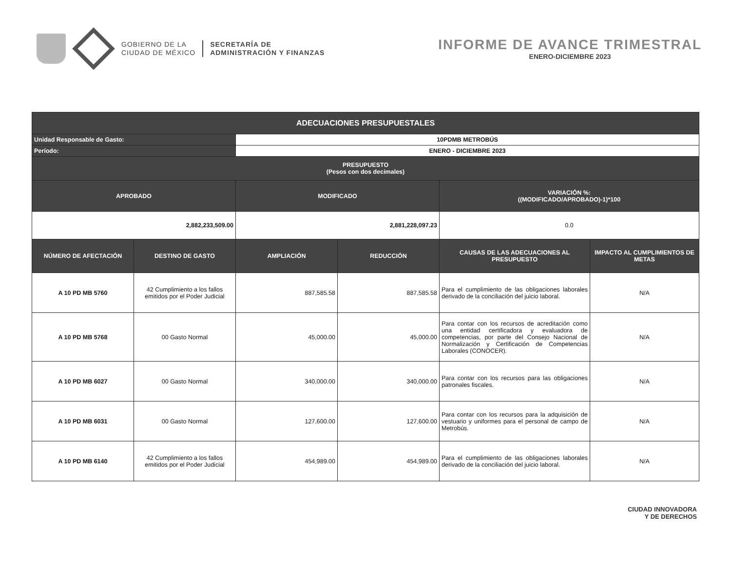GOBIERNO DE LA
CIUDAD DE MÉXICO
SECRETARÍA DE
ADMINISTRACIÓN Y FINANZAS
INFORME DE AVANCE TRIMESTRAL
ENERO-DICIEMBRE 2023
| ADECUACIONES PRESUPUESTALES | | | | | |
| --- | --- | --- | --- | --- | --- |
| Unidad Responsable de Gasto: | | 10PDMB METROBÚS | | | |
| Período: | | ENERO - DICIEMBRE 2023 | | | |
| PRESUPUESTO (Pesos con dos decimales) | | | | | |
| APROBADO | | MODIFICADO | | VARIACIÓN %: ((MODIFICADO/APROBADO)-1)*100 | |
| 2,882,233,509.00 | | 2,881,228,097.23 | | 0.0 | |
| NÚMERO DE AFECTACIÓN | DESTINO DE GASTO | AMPLIACIÓN | REDUCCIÓN | CAUSAS DE LAS ADECUACIONES AL PRESUPUESTO | IMPACTO AL CUMPLIMIENTOS DE METAS |
| A 10 PD MB 5760 | 42 Cumplimiento a los fallos emitidos por el Poder Judicial | 887,585.58 | 887,585.58 | Para el cumplimiento de las obligaciones laborales derivado de la conciliación del juicio laboral. | N/A |
| A 10 PD MB 5768 | 00 Gasto Normal | 45,000.00 | 45,000.00 | Para contar con los recursos de acreditación como una entidad certificadora y evaluadora de competencias, por parte del Consejo Nacional de Normalización y Certificación de Competencias Laborales (CONOCER). | N/A |
| A 10 PD MB 6027 | 00 Gasto Normal | 340,000.00 | 340,000.00 | Para contar con los recursos para las obligaciones patronales fiscales. | N/A |
| A 10 PD MB 6031 | 00 Gasto Normal | 127,600.00 | 127,600.00 | Para contar con los recursos para la adquisición de vestuario y uniformes para el personal de campo de Metrobús. | N/A |
| A 10 PD MB 6140 | 42 Cumplimiento a los fallos emitidos por el Poder Judicial | 454,989.00 | 454,989.00 | Para el cumplimiento de las obligaciones laborales derivado de la conciliación del juicio laboral. | N/A |
CIUDAD INNOVADORA
Y DE DERECHOS